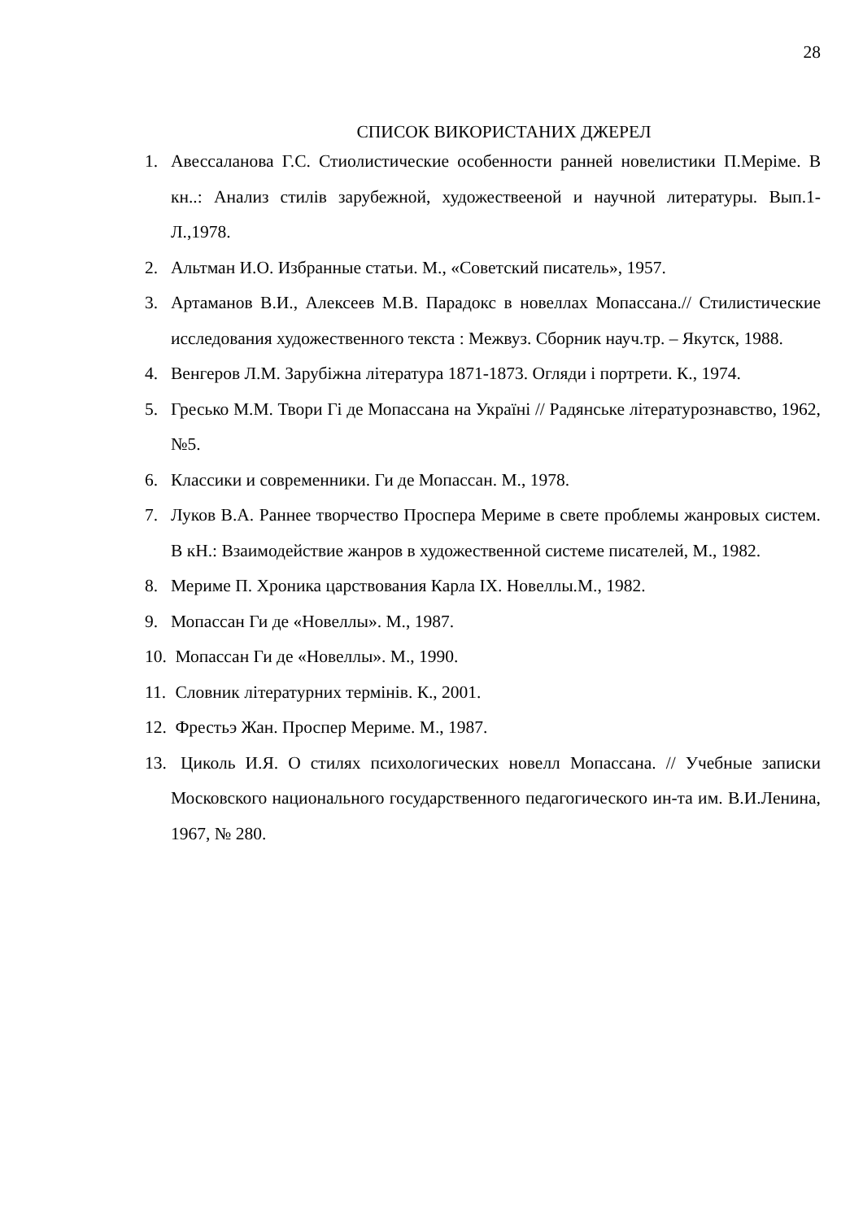28
СПИСОК ВИКОРИСТАНИХ ДЖЕРЕЛ
1. Авессаланова Г.С. Стиолистические особенности ранней новелистики П.Меріме. В кн..: Анализ стилів зарубежной, художествееной и научной литературы. Вып.1-Л.,1978.
2. Альтман И.О. Избранные статьи. М., «Советский писатель», 1957.
3. Артаманов В.И., Алексеев М.В. Парадокс в новеллах Мопассана.// Стилистические исследования художественного текста : Межвуз. Сборник науч.тр. – Якутск, 1988.
4. Венгеров Л.М. Зарубіжна література 1871-1873. Огляди і портрети. К., 1974.
5. Гресько М.М. Твори Гі де Мопассана на Україні // Радянське літературознавство, 1962, №5.
6. Классики и современники. Ги де Мопассан. М., 1978.
7. Луков В.А. Раннее творчество Проспера Мериме в свете проблемы жанровых систем. В кН.: Взаимодействие жанров в художественной системе писателей, М., 1982.
8. Мериме П. Хроника царствования Карла IX. Новеллы.М., 1982.
9. Мопассан Ги де «Новеллы». М., 1987.
10. Мопассан Ги де «Новеллы». М., 1990.
11. Словник літературних термінів. К., 2001.
12. Фрестьэ Жан. Проспер Мериме. М., 1987.
13. Циколь И.Я. О стилях психологических новелл Мопассана. // Учебные записки Московского национального государственного педагогического ин-та им. В.И.Ленина, 1967, № 280.